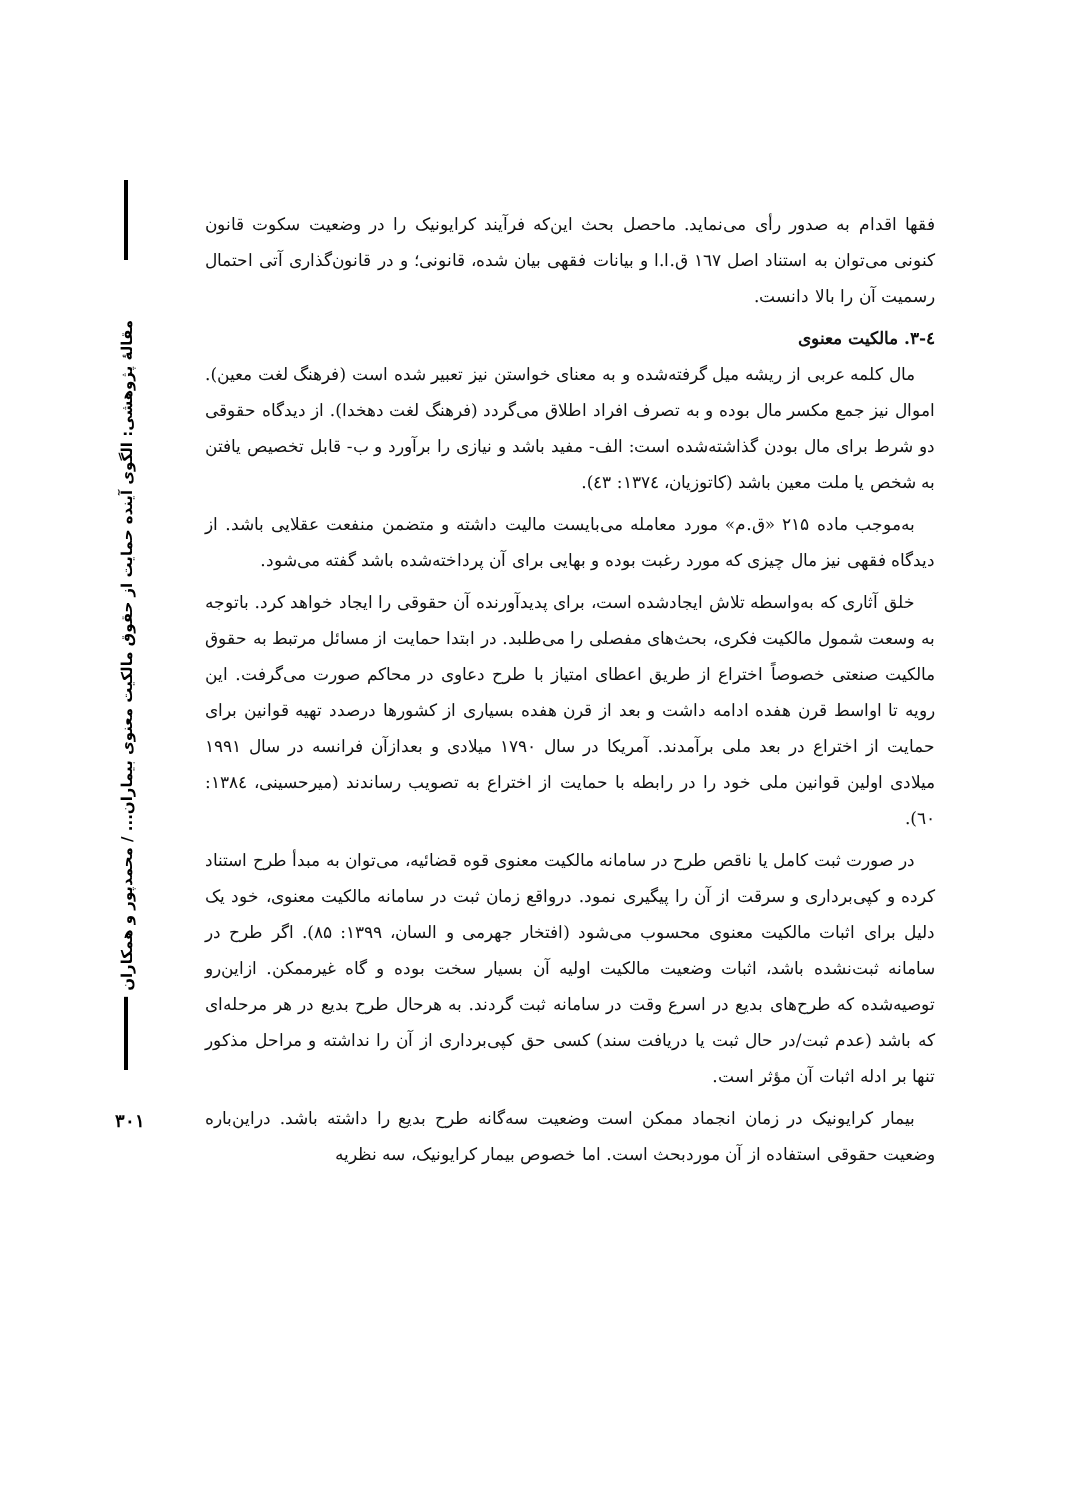مقالهٔ پژوهشی: الگوی آینده حمایت از حقوق مالکیت معنوی بیماران... / محمدپور و همکاران
فقها اقدام به صدور رأی می‌نماید. ماحصل بحث این‌که فرآیند کرایونیک را در وضعیت سکوت قانون کنونی می‌توان به استناد اصل ۱٦٧ ق.ا.ا و بیانات فقهی بیان شده، قانونی؛ و در قانون‌گذاری آتی احتمال رسمیت آن را بالا دانست.
٤-٣. مالکیت معنوی
مال کلمه عربی از ریشه میل گرفته‌شده و به معنای خواستن نیز تعبیر شده است (فرهنگ لغت معین). اموال نیز جمع مکسر مال بوده و به تصرف افراد اطلاق می‌گردد (فرهنگ لغت دهخدا). از دیدگاه حقوقی دو شرط برای مال بودن گذاشته‌شده است: الف- مفید باشد و نیازی را برآورد و ب- قابل تخصیص یافتن به شخص یا ملت معین باشد (کاتوزیان، ١٣٧٤: ٤٣).
به‌موجب ماده ۲۱۵ «ق.م» مورد معامله می‌بایست مالیت داشته و متضمن منفعت عقلایی باشد. از دیدگاه فقهی نیز مال چیزی که مورد رغبت بوده و بهایی برای آن پرداخته‌شده باشد گفته می‌شود.
خلق آثاری که به‌واسطه تلاش ایجادشده است، برای پدیدآورنده آن حقوقی را ایجاد خواهد کرد. باتوجه به وسعت شمول مالکیت فکری، بحث‌های مفصلی را می‌طلبد. در ابتدا حمایت از مسائل مرتبط به حقوق مالکیت صنعتی خصوصاً اختراع از طریق اعطای امتیاز با طرح دعاوی در محاکم صورت می‌گرفت. این رویه تا اواسط قرن هفده ادامه داشت و بعد از قرن هفده بسیاری از کشورها درصدد تهیه قوانین برای حمایت از اختراع در بعد ملی برآمدند. آمریکا در سال ۱۷۹۰ میلادی و بعدازآن فرانسه در سال ۱۹۹۱ میلادی اولین قوانین ملی خود را در رابطه با حمایت از اختراع به تصویب رساندند (میرحسینی، ١٣٨٤: ٦٠).
در صورت ثبت کامل یا ناقص طرح در سامانه مالکیت معنوی قوه قضائیه، می‌توان به مبدأ طرح استناد کرده و کپی‌برداری و سرقت از آن را پیگیری نمود. درواقع زمان ثبت در سامانه مالکیت معنوی، خود یک دلیل برای اثبات مالکیت معنوی محسوب می‌شود (افتخار جهرمی و السان، ۱۳۹۹: ۸۵). اگر طرح در سامانه ثبت‌نشده باشد، اثبات وضعیت مالکیت اولیه آن بسیار سخت بوده و گاه غیرممکن. ازاین‌رو توصیه‌شده که طرح‌های بدیع در اسرع وقت در سامانه ثبت گردند. به هرحال طرح بدیع در هر مرحله‌ای که باشد (عدم ثبت/در حال ثبت یا دریافت سند) کسی حق کپی‌برداری از آن را نداشته و مراحل مذکور تنها بر ادله اثبات آن مؤثر است.
بیمار کرایونیک در زمان انجماد ممکن است وضعیت سه‌گانه طرح بدیع را داشته باشد. دراین‌باره وضعیت حقوقی استفاده از آن موردبحث است. اما خصوص بیمار کرایونیک، سه نظریه
۳۰۱